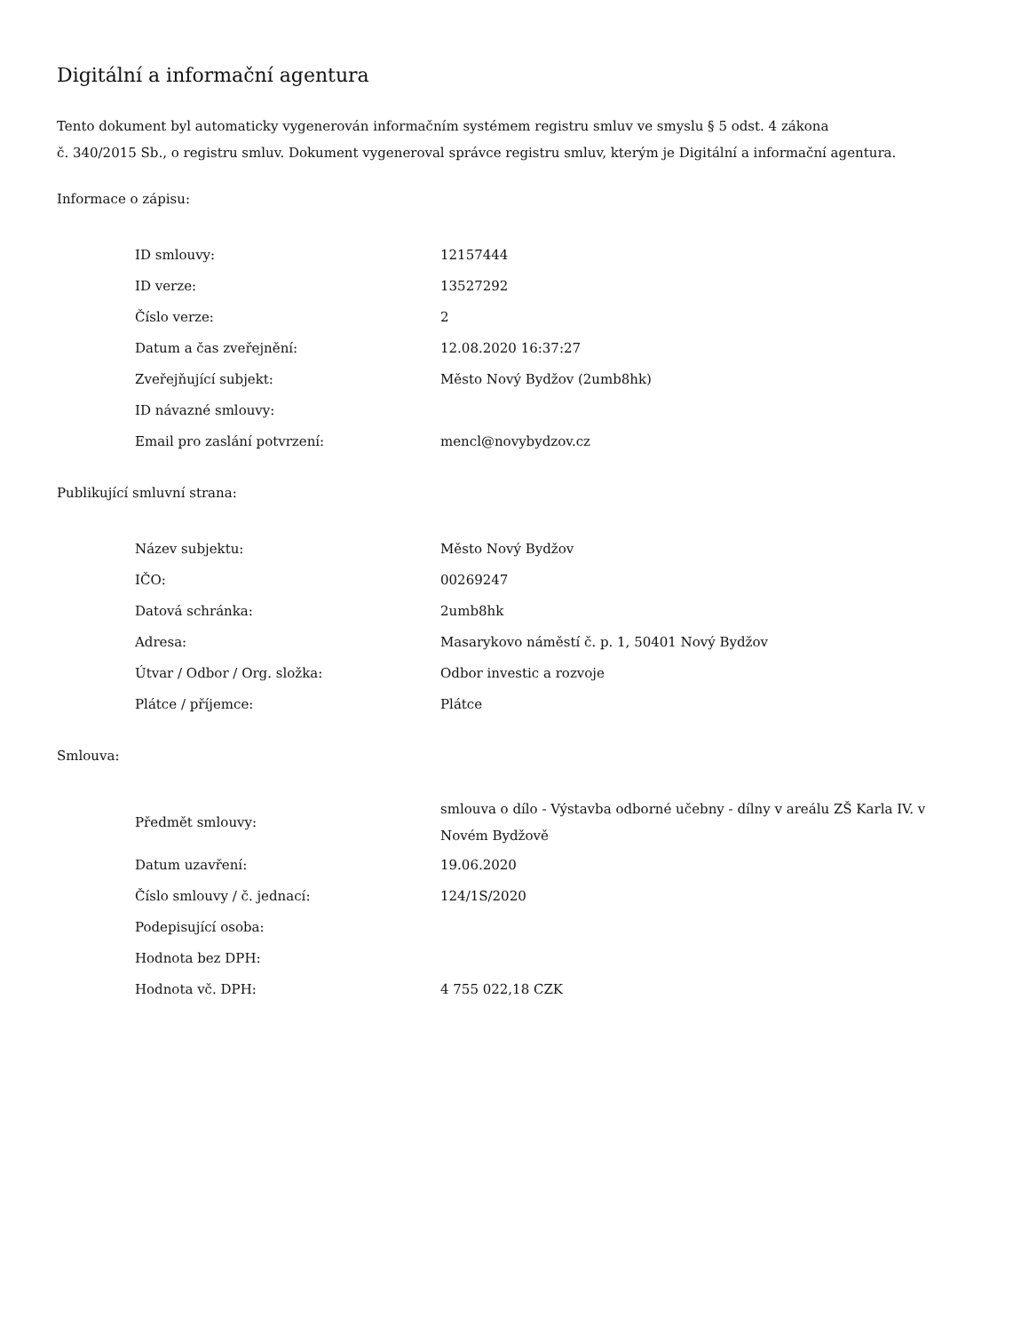Digitální a informační agentura
Tento dokument byl automaticky vygenerován informačním systémem registru smluv ve smyslu § 5 odst. 4 zákona
č. 340/2015 Sb., o registru smluv. Dokument vygeneroval správce registru smluv, kterým je Digitální a informační agentura.
Informace o zápisu:
| ID smlouvy: | 12157444 |
| ID verze: | 13527292 |
| Číslo verze: | 2 |
| Datum a čas zveřejnění: | 12.08.2020 16:37:27 |
| Zveřejňující subjekt: | Město Nový Bydžov (2umb8hk) |
| ID návazné smlouvy: | |
| Email pro zaslání potvrzení: | mencl@novybydzov.cz |
Publikující smluvní strana:
| Název subjektu: | Město Nový Bydžov |
| IČO: | 00269247 |
| Datová schránka: | 2umb8hk |
| Adresa: | Masarykovo náměstí č. p. 1, 50401 Nový Bydžov |
| Útvar / Odbor / Org. složka: | Odbor investic a rozvoje |
| Plátce / příjemce: | Plátce |
Smlouva:
| Předmět smlouvy: | smlouva o dílo - Výstavba odborné učebny - dílny v areálu ZŠ Karla IV. v Novém Bydžově |
| Datum uzavření: | 19.06.2020 |
| Číslo smlouvy / č. jednací: | 124/1S/2020 |
| Podepisující osoba: | |
| Hodnota bez DPH: | |
| Hodnota vč. DPH: | 4 755 022,18 CZK |